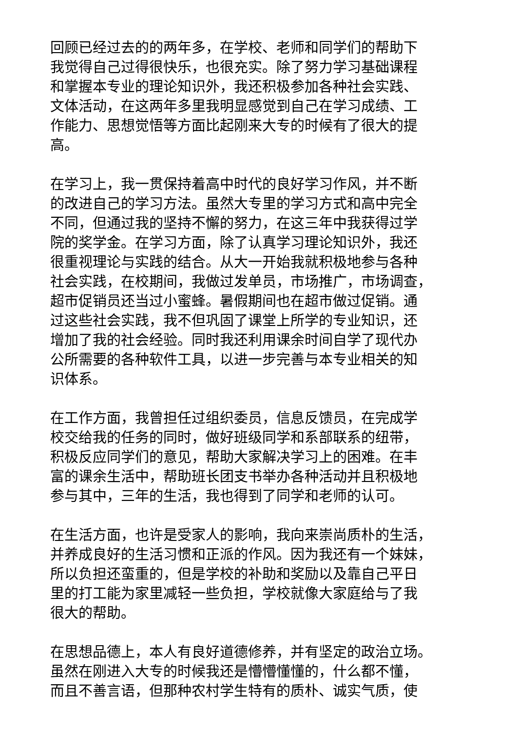回顾已经过去的的两年多，在学校、老师和同学们的帮助下 我觉得自己过得很快乐，也很充实。除了努力学习基础课程 和掌握本专业的理论知识外，我还积极参加各种社会实践、 文体活动，在这两年多里我明显感觉到自己在学习成绩、工 作能力、思想觉悟等方面比起刚来大专的时候有了很大的提 高。
在学习上，我一贯保持着高中时代的良好学习作风，并不断 的改进自己的学习方法。虽然大专里的学习方式和高中完全 不同，但通过我的坚持不懈的努力，在这三年中我获得过学 院的奖学金。在学习方面，除了认真学习理论知识外，我还 很重视理论与实践的结合。从大一开始我就积极地参与各种 社会实践，在校期间，我做过发单员，市场推广，市场调查， 超市促销员还当过小蜜蜂。暑假期间也在超市做过促销。通 过这些社会实践，我不但巩固了课堂上所学的专业知识，还 增加了我的社会经验。同时我还利用课余时间自学了现代办 公所需要的各种软件工具，以进一步完善与本专业相关的知 识体系。
在工作方面，我曾担任过组织委员，信息反馈员，在完成学 校交给我的任务的同时，做好班级同学和系部联系的纽带， 积极反应同学们的意见，帮助大家解决学习上的困难。在丰 富的课余生活中，帮助班长团支书举办各种活动并且积极地 参与其中，三年的生活，我也得到了同学和老师的认可。
在生活方面，也许是受家人的影响，我向来崇尚质朴的生活， 并养成良好的生活习惯和正派的作风。因为我还有一个妹妹， 所以负担还蛮重的，但是学校的补助和奖励以及靠自己平日 里的打工能为家里减轻一些负担，学校就像大家庭给与了我 很大的帮助。
在思想品德上，本人有良好道德修养，并有坚定的政治立场。 虽然在刚进入大专的时候我还是懵懵懂懂的，什么都不懂， 而且不善言语，但那种农村学生特有的质朴、诚实气质，使